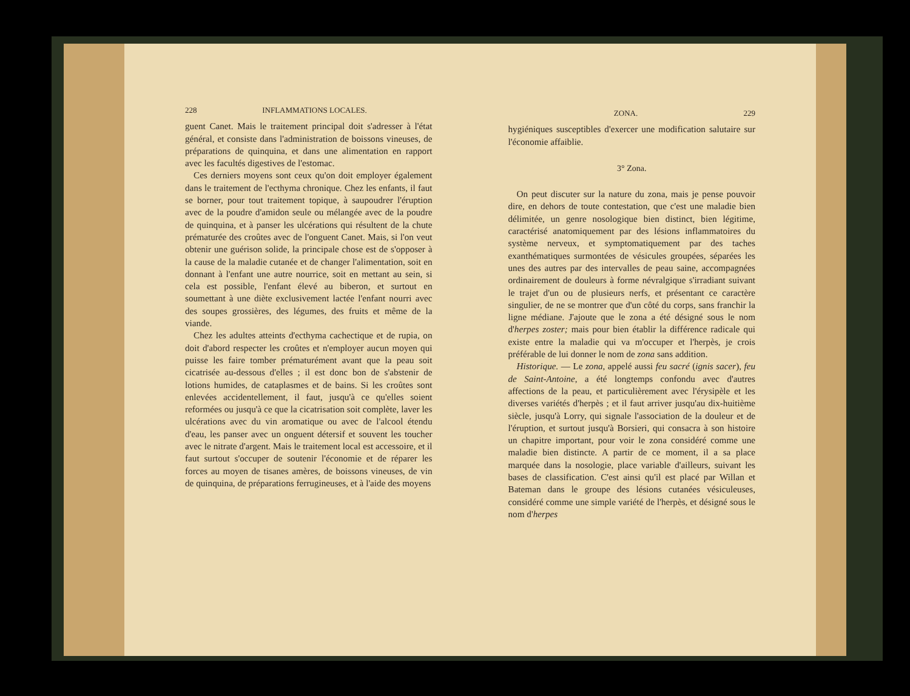228 INFLAMMATIONS LOCALES.
guent Canet. Mais le traitement principal doit s'adresser à l'état général, et consiste dans l'administration de boissons vineuses, de préparations de quinquina, et dans une alimentation en rapport avec les facultés digestives de l'estomac.
Ces derniers moyens sont ceux qu'on doit employer également dans le traitement de l'ecthyma chronique. Chez les enfants, il faut se borner, pour tout traitement topique, à saupoudrer l'éruption avec de la poudre d'amidon seule ou mélangée avec de la poudre de quinquina, et à panser les ulcérations qui résultent de la chute prématurée des croûtes avec de l'onguent Canet. Mais, si l'on veut obtenir une guérison solide, la principale chose est de s'opposer à la cause de la maladie cutanée et de changer l'alimentation, soit en donnant à l'enfant une autre nourrice, soit en mettant au sein, si cela est possible, l'enfant élevé au biberon, et surtout en soumettant à une diète exclusivement lactée l'enfant nourri avec des soupes grossières, des légumes, des fruits et même de la viande.
Chez les adultes atteints d'ecthyma cachectique et de rupia, on doit d'abord respecter les croûtes et n'employer aucun moyen qui puisse les faire tomber prématurément avant que la peau soit cicatrisée au-dessous d'elles ; il est donc bon de s'abstenir de lotions humides, de cataplasmes et de bains. Si les croûtes sont enlevées accidentellement, il faut, jusqu'à ce qu'elles soient reformées ou jusqu'à ce que la cicatrisation soit complète, laver les ulcérations avec du vin aromatique ou avec de l'alcool étendu d'eau, les panser avec un onguent détersif et souvent les toucher avec le nitrate d'argent. Mais le traitement local est accessoire, et il faut surtout s'occuper de soutenir l'économie et de réparer les forces au moyen de tisanes amères, de boissons vineuses, de vin de quinquina, de préparations ferrugineuses, et à l'aide des moyens
ZONA. 229
hygiéniques susceptibles d'exercer une modification salutaire sur l'économie affaiblie.
3° Zona.
On peut discuter sur la nature du zona, mais je pense pouvoir dire, en dehors de toute contestation, que c'est une maladie bien délimitée, un genre nosologique bien distinct, bien légitime, caractérisé anatomiquement par des lésions inflammatoires du système nerveux, et symptomatiquement par des taches exanthématiques surmontées de vésicules groupées, séparées les unes des autres par des intervalles de peau saine, accompagnées ordinairement de douleurs à forme névralgique s'irradiant suivant le trajet d'un ou de plusieurs nerfs, et présentant ce caractère singulier, de ne se montrer que d'un côté du corps, sans franchir la ligne médiane. J'ajoute que le zona a été désigné sous le nom d'herpes zoster; mais pour bien établir la différence radicale qui existe entre la maladie qui va m'occuper et l'herpès, je crois préférable de lui donner le nom de zona sans addition.
Historique. — Le zona, appelé aussi feu sacré (ignis sacer), feu de Saint-Antoine, a été longtemps confondu avec d'autres affections de la peau, et particulièrement avec l'érysipèle et les diverses variétés d'herpès ; et il faut arriver jusqu'au dix-huitième siècle, jusqu'à Lorry, qui signale l'association de la douleur et de l'éruption, et surtout jusqu'à Borsieri, qui consacra à son histoire un chapitre important, pour voir le zona considéré comme une maladie bien distincte. A partir de ce moment, il a sa place marquée dans la nosologie, place variable d'ailleurs, suivant les bases de classification. C'est ainsi qu'il est placé par Willan et Bateman dans le groupe des lésions cutanées vésiculeuses, considéré comme une simple variété de l'herpès, et désigné sous le nom d'herpes